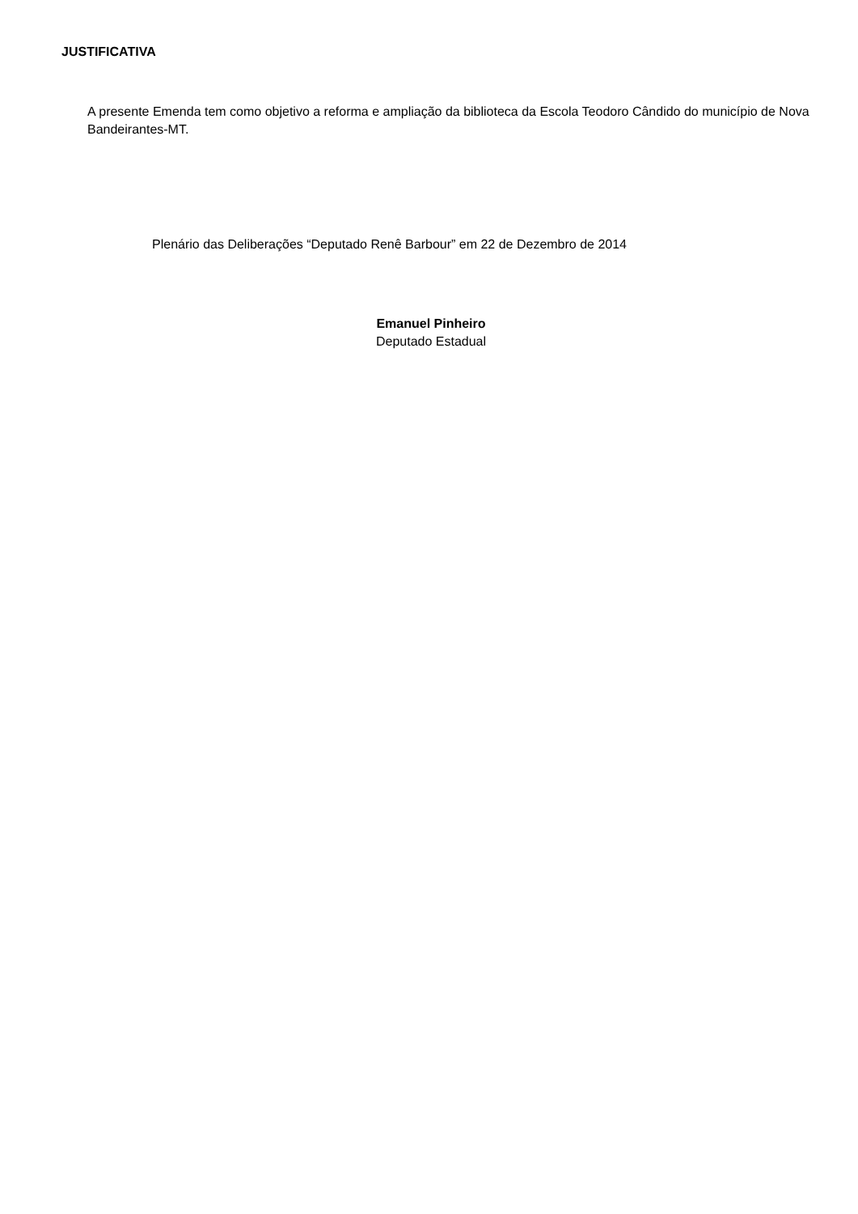JUSTIFICATIVA
A presente Emenda tem como objetivo a reforma e ampliação da biblioteca da Escola Teodoro Cândido do município de Nova Bandeirantes-MT.
Plenário das Deliberações “Deputado Renê Barbour” em 22 de Dezembro de 2014
Emanuel Pinheiro
Deputado Estadual